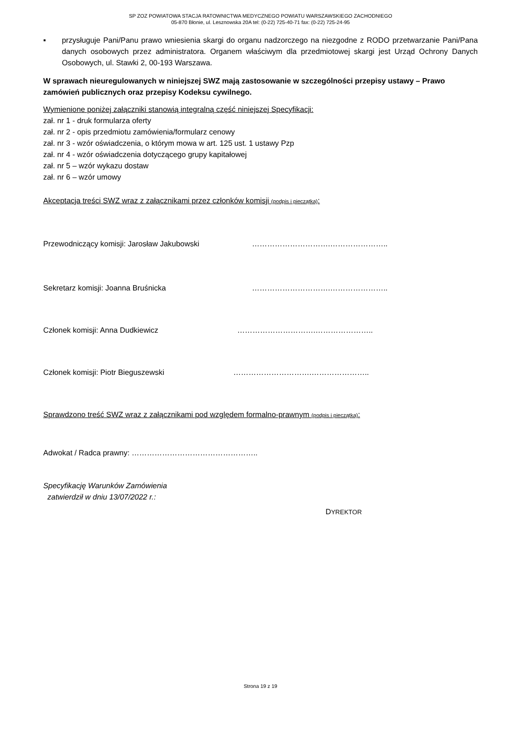SP ZOZ POWIATOWA STACJA RATOWNICTWA MEDYCZNEGO POWIATU WARSZAWSKIEGO ZACHODNIEGO
05-870 Błonie, ul. Lesznowska 20A tel: (0-22) 725-40-71 fax: (0-22) 725-24-95
▪ przysługuje Pani/Panu prawo wniesienia skargi do organu nadzorczego na niezgodne z RODO przetwarzanie Pani/Pana danych osobowych przez administratora. Organem właściwym dla przedmiotowej skargi jest Urząd Ochrony Danych Osobowych, ul. Stawki 2, 00-193 Warszawa.
W sprawach nieuregulowanych w niniejszej SWZ mają zastosowanie w szczególności przepisy ustawy – Prawo zamówień publicznych oraz przepisy Kodeksu cywilnego.
Wymienione poniżej załączniki stanowią integralną część niniejszej Specyfikacji:
zał. nr 1 - druk formularza oferty
zał. nr 2 - opis przedmiotu zamówienia/formularz cenowy
zał. nr 3 - wzór oświadczenia, o którym mowa w art. 125 ust. 1 ustawy Pzp
zał. nr 4 - wzór oświadczenia dotyczącego grupy kapitałowej
zał. nr 5 – wzór wykazu dostaw
zał. nr 6 – wzór umowy
Akceptacja treści SWZ wraz z załącznikami przez członków komisji (podpis i pieczątka):
Przewodniczący komisji: Jarosław Jakubowski ………………………….…………………..
Sekretarz komisji: Joanna Bruśnicka ………………………….…………………..
Członek komisji: Anna Dudkiewicz ………………………….…………………..
Członek komisji: Piotr Bieguszewski ………………………….…………………..
Sprawdzono treść SWZ wraz z załącznikami pod względem formalno-prawnym (podpis i pieczątka):
Adwokat / Radca prawny: …………………………………………..
Specyfikację Warunków Zamówienia
zatwierdził w dniu 13/07/2022 r.:
DYREKTOR
Strona 19 z 19